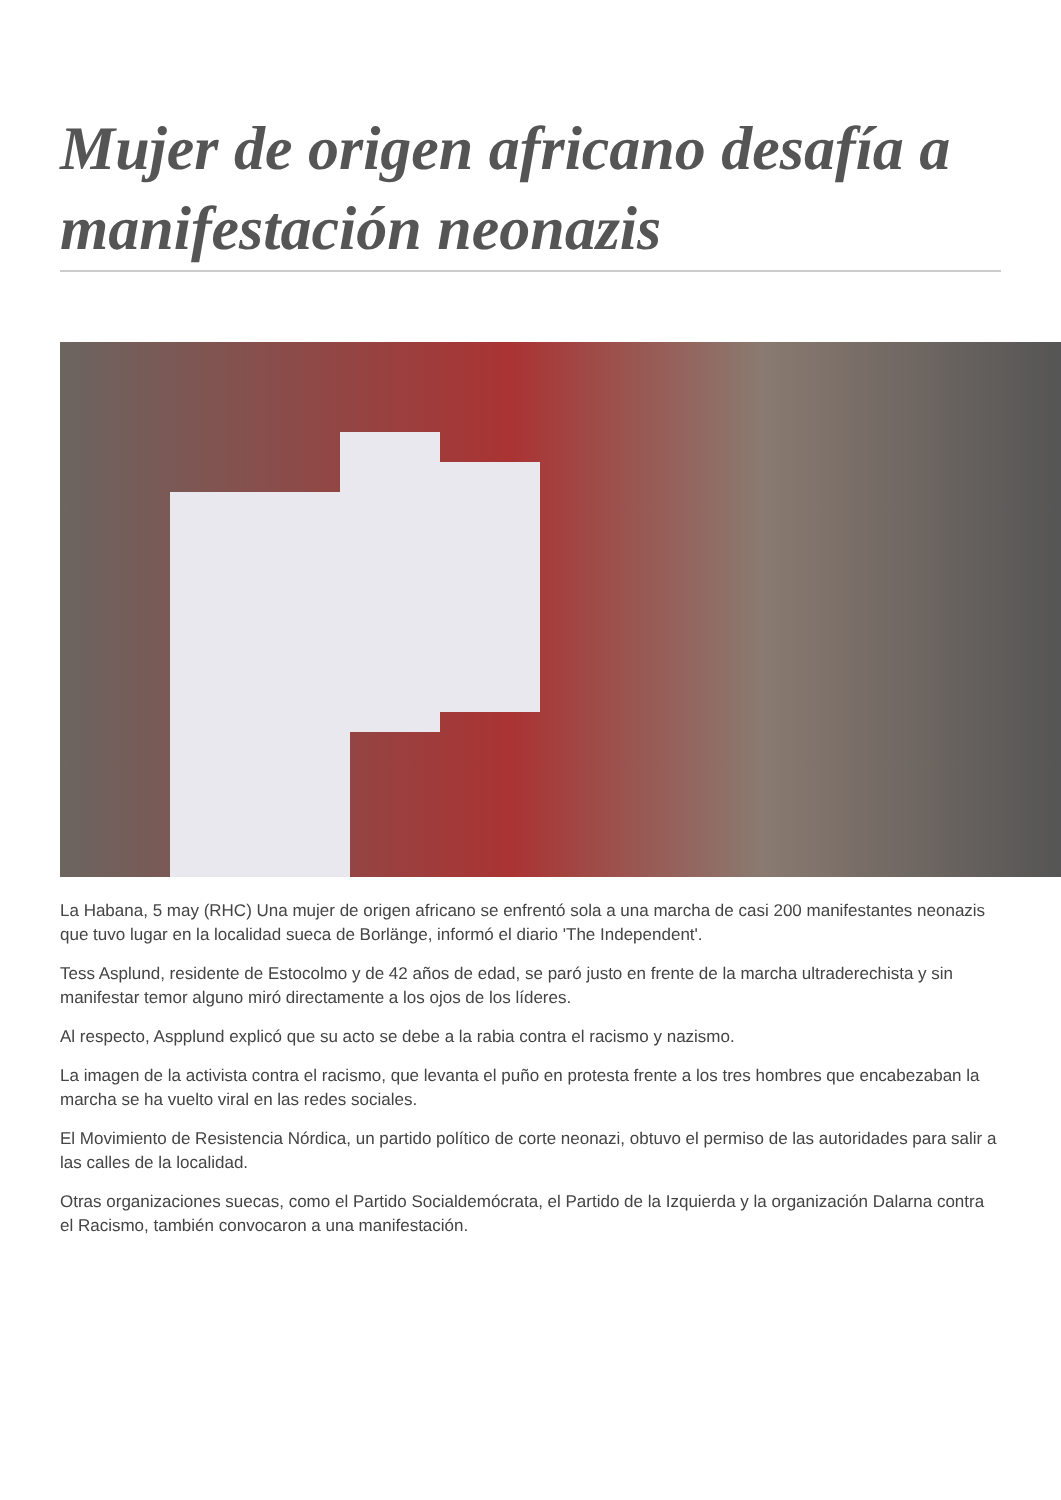Mujer de origen africano desafía a manifestación neonazis
La Habana, 5 may (RHC) Una mujer de origen africano se enfrentó sola a una marcha de casi 200 manifestantes neonazis que tuvo lugar en la localidad sueca de Borlänge, informó el diario 'The Independent'.
Tess Asplund, residente de Estocolmo y de 42 años de edad, se paró justo en frente de la marcha ultraderechista y sin manifestar temor alguno miró directamente a los ojos de los líderes.
Al respecto, Aspplund explicó que su acto se debe a la rabia contra el racismo y nazismo.
La imagen de la activista contra el racismo, que levanta el puño en protesta frente a los tres hombres que encabezaban la marcha se ha vuelto viral en las redes sociales.
El Movimiento de Resistencia Nórdica, un partido político de corte neonazi, obtuvo el permiso de las autoridades para salir a las calles de la localidad.
Otras organizaciones suecas, como el Partido Socialdemócrata, el Partido de la Izquierda y la organización Dalarna contra el Racismo, también convocaron a una manifestación.